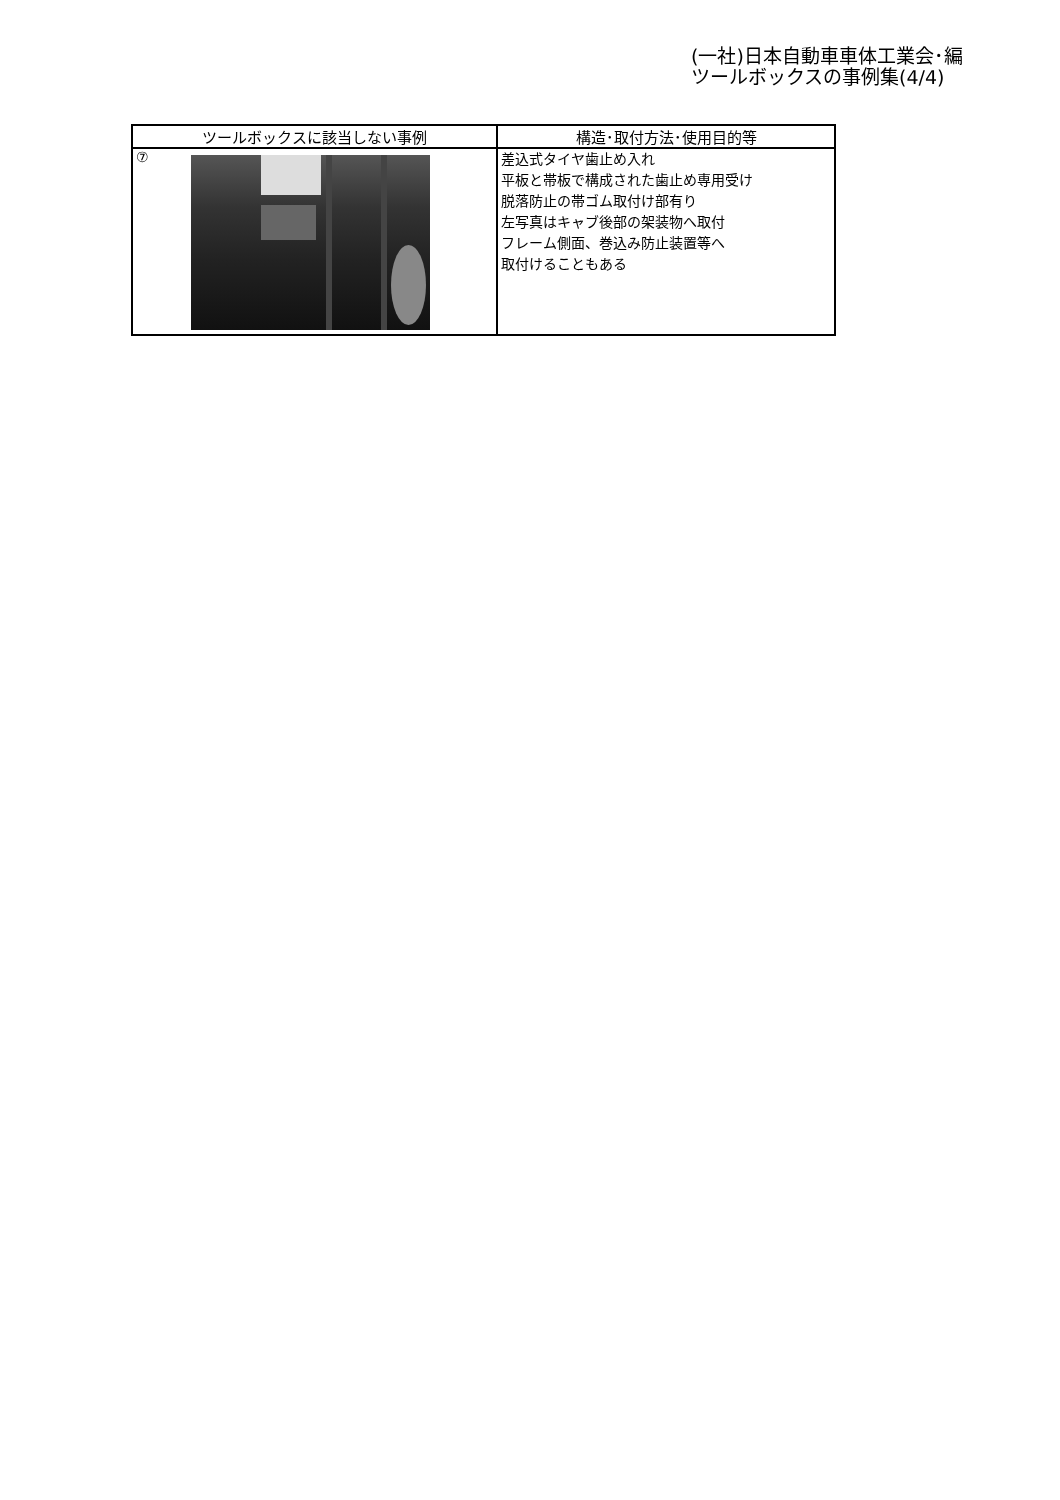(一社)日本自動車車体工業会･編
ツールボックスの事例集(4/4)
| ツールボックスに該当しない事例 | 構造･取付方法･使用目的等 |
| --- | --- |
| ⑦ | 差込式タイヤ歯止め入れ 平板と帯板で構成された歯止め専用受け 脱落防止の帯ゴム取付け部有り 左写真はキャブ後部の架装物へ取付 フレーム側面、巻込み防止装置等へ 取付けることもある |